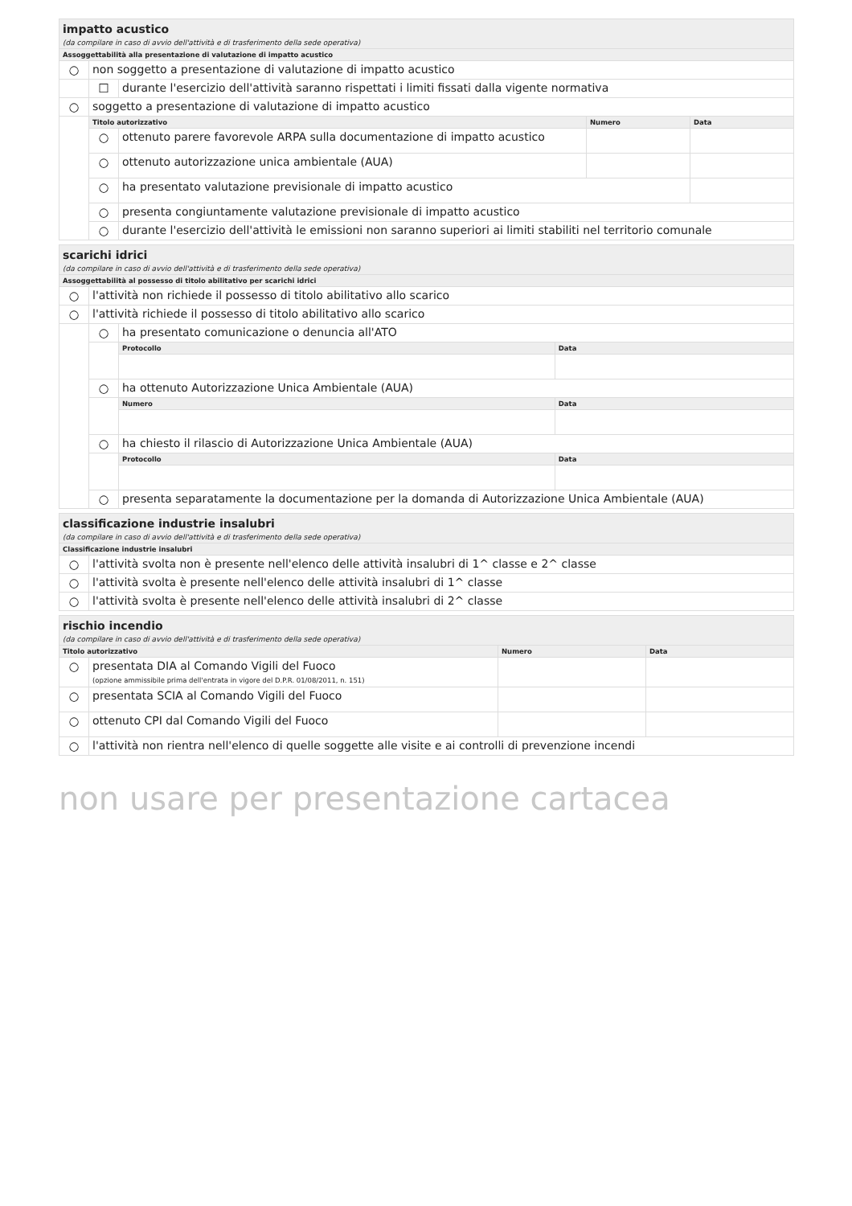| impatto acustico | | | | |
| (da compilare in caso di avvio dell'attività e di trasferimento della sede operativa) | | | | |
| Assoggettabilità alla presentazione di valutazione di impatto acustico | | | | |
| ○ | non soggetto a presentazione di valutazione di impatto acustico | | | |
| | ☐ | durante l'esercizio dell'attività saranno rispettati i limiti fissati dalla vigente normativa | | |
| ○ | soggetto a presentazione di valutazione di impatto acustico | | | |
| | Titolo autorizzativo | | Numero | Data |
| | ○ | ottenuto parere favorevole ARPA sulla documentazione di impatto acustico | | |
| | ○ | ottenuto autorizzazione unica ambientale (AUA) | | |
| | ○ | ha presentato valutazione previsionale di impatto acustico | | |
| | ○ | presenta congiuntamente valutazione previsionale di impatto acustico | | |
| | ○ | durante l'esercizio dell'attività le emissioni non saranno superiori ai limiti stabiliti nel territorio comunale | | |
| scarichi idrici | | | |
| (da compilare in caso di avvio dell'attività e di trasferimento della sede operativa) | | | |
| Assoggettabilità al possesso di titolo abilitativo per scarichi idrici | | | |
| ○ | l'attività non richiede il possesso di titolo abilitativo allo scarico | | |
| ○ | l'attività richiede il possesso di titolo abilitativo allo scarico | | |
| | ○ | ha presentato comunicazione o denuncia all'ATO | |
| | | Protocollo | Data |
| | ○ | ha ottenuto Autorizzazione Unica Ambientale (AUA) | |
| | | Numero | Data |
| | ○ | ha chiesto il rilascio di Autorizzazione Unica Ambientale (AUA) | |
| | | Protocollo | Data |
| | ○ | presenta separatamente la documentazione per la domanda di Autorizzazione Unica Ambientale (AUA) | |
| classificazione industrie insalubri | |
| (da compilare in caso di avvio dell'attività e di trasferimento della sede operativa) | |
| Classificazione industrie insalubri | |
| ○ | l'attività svolta non è presente nell'elenco delle attività insalubri di 1^ classe e 2^ classe |
| ○ | l'attività svolta è presente nell'elenco delle attività insalubri di 1^ classe |
| ○ | l'attività svolta è presente nell'elenco delle attività insalubri di 2^ classe |
| rischio incendio | | | |
| (da compilare in caso di avvio dell'attività e di trasferimento della sede operativa) | | | |
| Titolo autorizzativo | | Numero | Data |
| ○ | presentata DIA al Comando Vigili del Fuoco (opzione ammissibile prima dell'entrata in vigore del D.P.R. 01/08/2011, n. 151) | | |
| ○ | presentata SCIA al Comando Vigili del Fuoco | | |
| ○ | ottenuto CPI dal Comando Vigili del Fuoco | | |
| ○ | l'attività non rientra nell'elenco di quelle soggette alle visite e ai controlli di prevenzione incendi | | |
non usare per presentazione cartacea